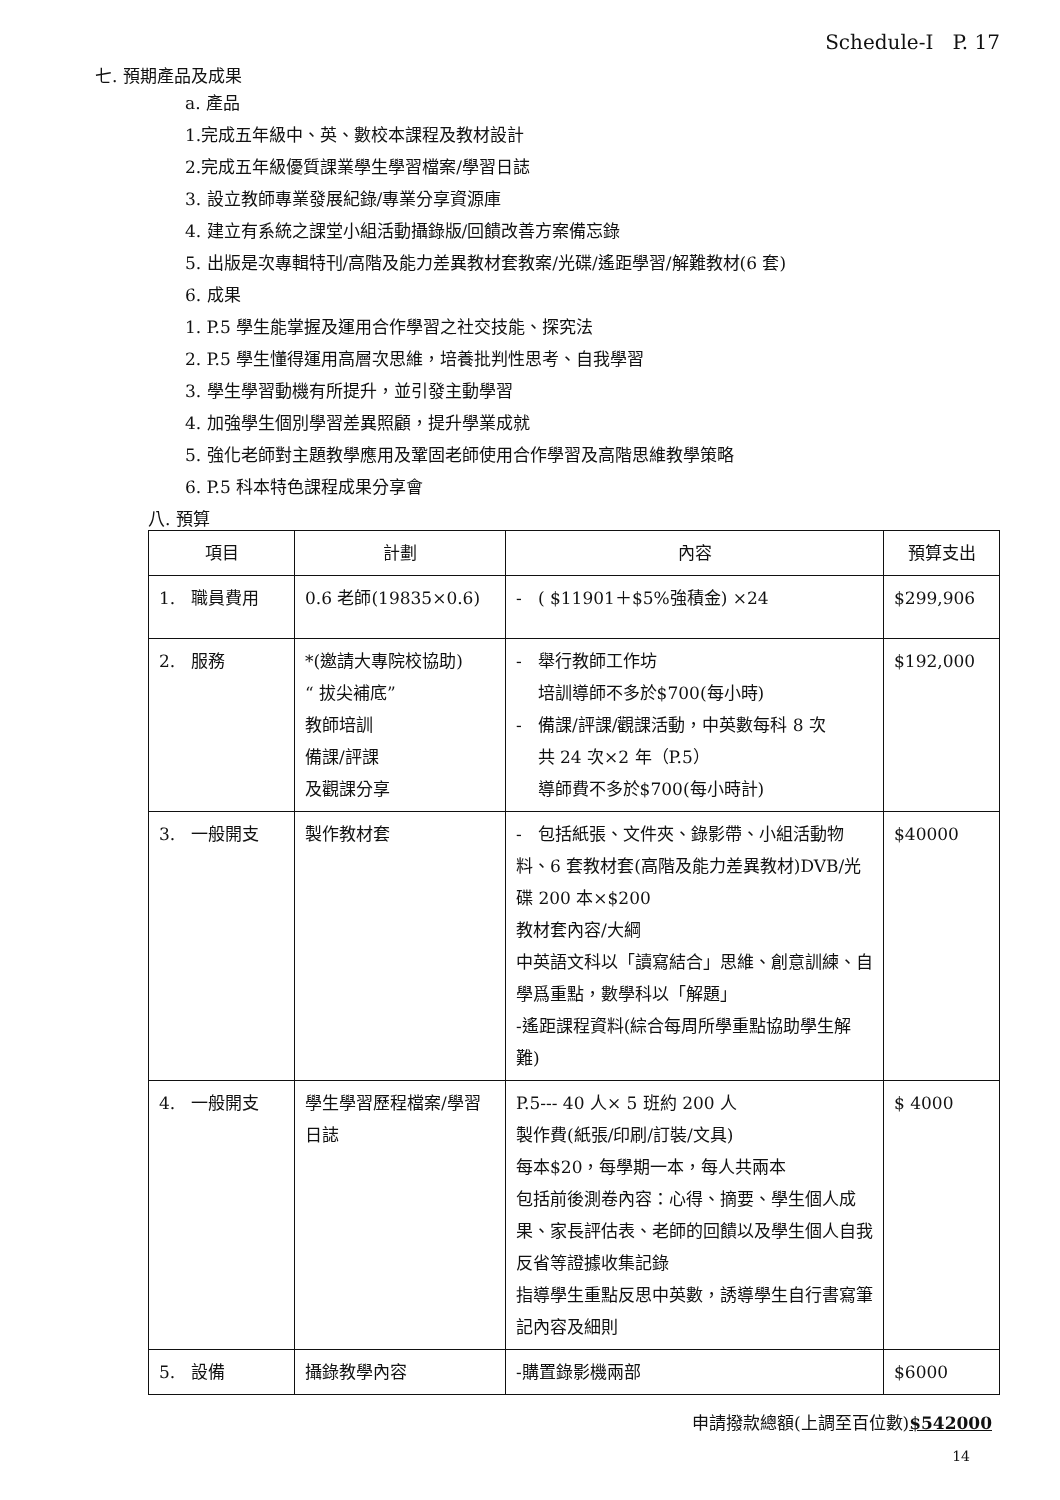Schedule-I P. 17
七. 預期產品及成果
a. 產品
1.完成五年級中、英、數校本課程及教材設計
2.完成五年級優質課業學生學習檔案/學習日誌
3. 設立教師專業發展紀錄/專業分享資源庫
4. 建立有系統之課堂小組活動攝錄版/回饋改善方案備忘錄
5. 出版是次專輯特刊/高階及能力差異教材套教案/光碟/遙距學習/解難教材(6 套)
6. 成果
1. P.5 學生能掌握及運用合作學習之社交技能、探究法
2. P.5 學生懂得運用高層次思維，培養批判性思考、自我學習
3. 學生學習動機有所提升，並引發主動學習
4. 加強學生個別學習差異照顧，提升學業成就
5. 強化老師對主題教學應用及鞏固老師使用合作學習及高階思維教學策略
6. P.5 科本特色課程成果分享會
八. 預算
| 項目 | 計劃 | 內容 | 預算支出 |
| --- | --- | --- | --- |
| 1. 職員費用 | 0.6 老師(19835×0.6) | - ( $11901＋$5%強積金) ×24 | $299,906 |
| 2. 服務 | *(邀請大專院校協助) “ 拔尖補底” 教師培訓 備課/評課 及觀課分享 | - 舉行教師工作坊 培訓導師不多於$700(每小時) - 備課/評課/觀課活動，中英數每科 8 次 共 24 次×2 年（P.5） 導師費不多於$700(每小時計) | $192,000 |
| 3. 一般開支 | 製作教材套 | - 包括紙張、文件夾、錄影帶、小組活動物料、6 套教材套(高階及能力差異教材)DVB/光碟 200 本×$200 教材套內容/大綱 中英語文科以「讀寫結合」思維、創意訓練、自學爲重點，數學科以「解題」 -遙距課程資料(綜合每周所學重點協助學生解難) | $40000 |
| 4. 一般開支 | 學生學習歷程檔案/學習日誌 | P.5--- 40 人× 5 班約 200 人 製作費(紙張/印刷/訂裝/文具) 每本$20，每學期一本，每人共兩本 包括前後測卷內容：心得、摘要、學生個人成果、家長評估表、老師的回饋以及學生個人自我反省等證據收集記錄 指導學生重點反思中英數，誘導學生自行書寫筆記內容及細則 | $ 4000 |
| 5. 設備 | 攝錄教學內容 | -購置錄影機兩部 | $6000 |
申請撥款總額(上調至百位數)$542000
14